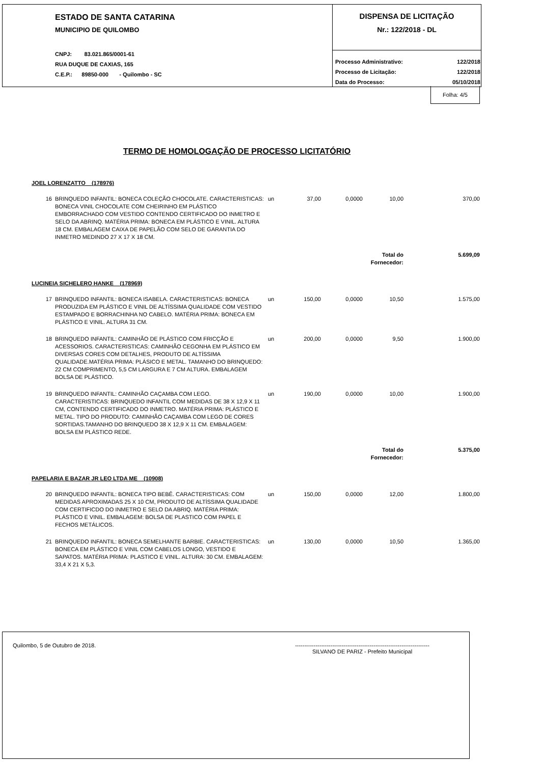ESTADO DE SANTA CATARINA
MUNICIPIO DE QUILOMBO
CNPJ: 83.021.865/0001-61
RUA DUQUE DE CAXIAS, 165
C.E.P.: 89850-000 - Quilombo - SC
DISPENSA DE LICITAÇÃO
Nr.: 122/2018 - DL
| Processo Administrativo: | 122/2018 |
| Processo de Licitação: | 122/2018 |
| Data do Processo: | 05/10/2018 |
Folha: 4/5
TERMO DE HOMOLOGAÇÃO DE PROCESSO LICITATÓRIO
| JOEL LORENZATTO (178976) | | | | | | |
| 16 | BRINQUEDO INFANTIL: BONECA COLEÇÃO CHOCOLATE. CARACTERISTICAS: BONECA VINIL CHOCOLATE COM CHEIRINHO EM PLÁSTICO EMBORRACHADO COM VESTIDO CONTENDO CERTIFICADO DO INMETRO E SELO DA ABRINQ. MATÉRIA PRIMA: BONECA EM PLÁSTICO E VINIL. ALTURA 18 CM. EMBALAGEM CAIXA DE PAPELÃO COM SELO DE GARANTIA DO INMETRO MEDINDO 27 X 17 X 18 CM. | un | 37,00 | 0,0000 | 10,00 | 370,00 |
| | | | | | Total do Fornecedor: | 5.699,09 |
| LUCINEIA SICHELERO HANKE (178969) | | | | | | |
| 17 | BRINQUEDO INFANTIL: BONECA ISABELA. CARACTERISTICAS: BONECA PRODUZIDA EM PLÁSTICO E VINIL DE ALTÍSSIMA QUALIDADE COM VESTIDO ESTAMPADO E BORRACHINHA NO CABELO. MATÉRIA PRIMA: BONECA EM PLÁSTICO E VINIL. ALTURA 31 CM. | un | 150,00 | 0,0000 | 10,50 | 1.575,00 |
| 18 | BRINQUEDO INFANTIL: CAMINHÃO DE PLÁSTICO COM FRICÇÃO E ACESSORIOS. CARACTERISTICAS: CAMINHÃO CEGONHA EM PLÁSTICO EM DIVERSAS CORES COM DETALHES, PRODUTO DE ALTÍSSIMA QUALIDADE.MATÉRIA PRIMA: PLÁSICO E METAL. TAMANHO DO BRINQUEDO: 22 CM COMPRIMENTO, 5,5 CM LARGURA E 7 CM ALTURA. EMBALAGEM BOLSA DE PLÁSTICO. | un | 200,00 | 0,0000 | 9,50 | 1.900,00 |
| 19 | BRINQUEDO INFANTIL: CAMINHÃO CAÇAMBA COM LEGO. CARACTERISTICAS: BRINQUEDO INFANTIL COM MEDIDAS DE 38 X 12,9 X 11 CM, CONTENDO CERTIFICADO DO INMETRO. MATÉRIA PRIMA: PLÁSTICO E METAL. TIPO DO PRODUTO: CAMINHÃO CAÇAMBA COM LEGO DE CORES SORTIDAS.TAMANHO DO BRINQUEDO 38 X 12,9 X 11 CM. EMBALAGEM: BOLSA EM PLÁSTICO REDE. | un | 190,00 | 0,0000 | 10,00 | 1.900,00 |
| | | | | | Total do Fornecedor: | 5.375,00 |
| PAPELARIA E BAZAR JR LEO LTDA ME (10908) | | | | | | |
| 20 | BRINQUEDO INFANTIL: BONECA TIPO BEBÊ. CARACTERISTICAS: COM MEDIDAS APROXIMADAS 25 X 10 CM, PRODUTO DE ALTÍSSIMA QUALIDADE COM CERTIFICDO DO INMETRO E SELO DA ABRIQ. MATÉRIA PRIMA: PLÁSTICO E VINIL. EMBALAGEM: BOLSA DE PLASTICO COM PAPEL E FECHOS METÁLICOS. | un | 150,00 | 0,0000 | 12,00 | 1.800,00 |
| 21 | BRINQUEDO INFANTIL: BONECA SEMELHANTE BARBIE. CARACTERISTICAS: BONECA EM PLÁSTICO E VINIL COM CABELOS LONGO, VESTIDO E SAPATOS. MATÉRIA PRIMA: PLASTICO E VINIL. ALTURA: 30 CM. EMBALAGEM: 33,4 X 21 X 5,3. | un | 130,00 | 0,0000 | 10,50 | 1.365,00 |
Quilombo, 5 de Outubro de 2018.
------------------------------------------------------------------------
SILVANO DE PARIZ - Prefeito Municipal